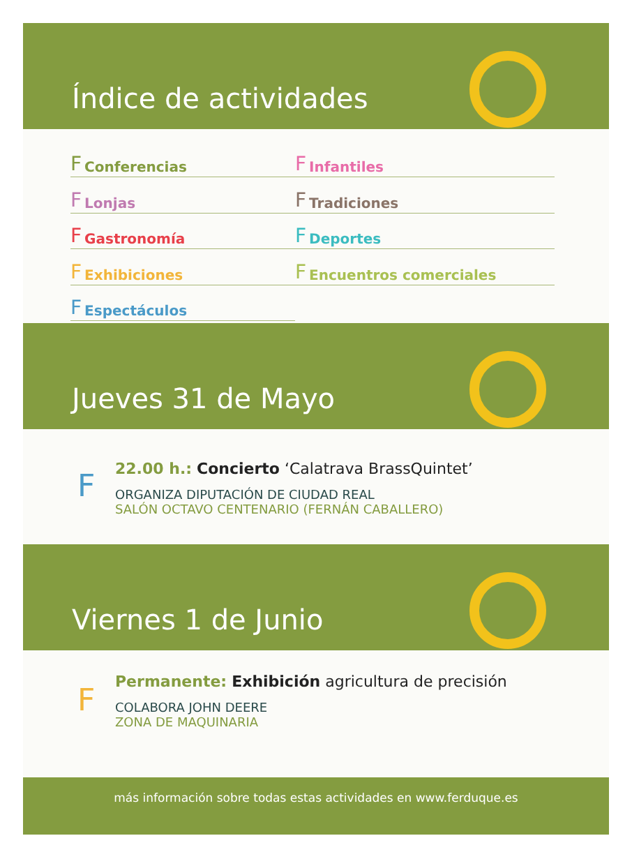Índice de actividades
F Conferencias
F Infantiles
F Lonjas
F Tradiciones
F Gastronomía
F Deportes
F Exhibiciones
F Encuentros comerciales
F Espectáculos
Jueves 31 de Mayo
F
22.00 h.: Concierto ‘Calatrava BrassQuintet’
ORGANIZA DIPUTACIÓN DE CIUDAD REAL
SALÓN OCTAVO CENTENARIO (FERNÁN CABALLERO)
Viernes 1 de Junio
F
Permanente: Exhibición agricultura de precisión
COLABORA JOHN DEERE
ZONA DE MAQUINARIA
más información sobre todas estas actividades en www.ferduque.es